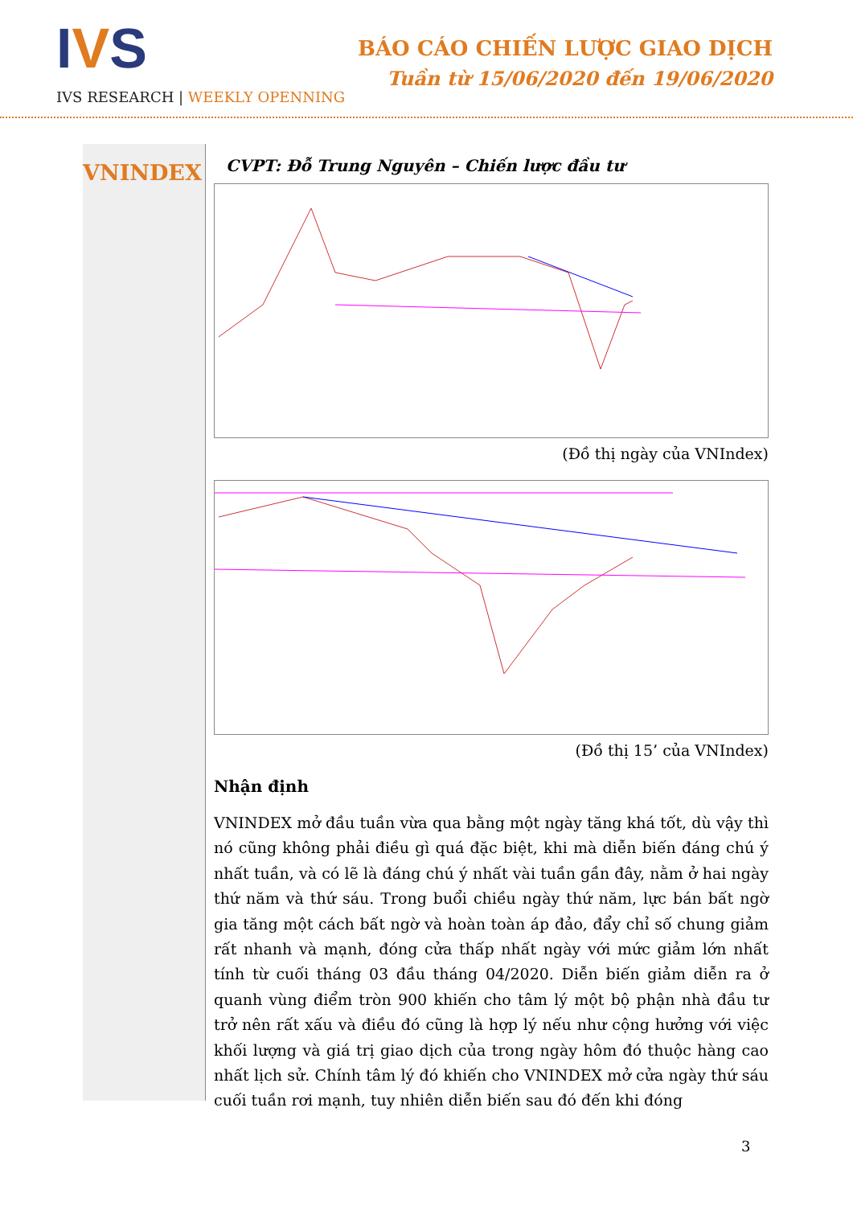IVS
IVS RESEARCH | WEEKLY OPENNING
BÁO CÁO CHIẾN LƯỢC GIAO DỊCH
Tuần từ 15/06/2020 đến 19/06/2020
VNINDEX
CVPT: Đỗ Trung Nguyên – Chiến lược đầu tư
(Đồ thị ngày của VNIndex)
(Đồ thị 15’ của VNIndex)
Nhận định
VNINDEX mở đầu tuần vừa qua bằng một ngày tăng khá tốt, dù vậy thì nó cũng không phải điều gì quá đặc biệt, khi mà diễn biến đáng chú ý nhất tuần, và có lẽ là đáng chú ý nhất vài tuần gần đây, nằm ở hai ngày thứ năm và thứ sáu. Trong buổi chiều ngày thứ năm, lực bán bất ngờ gia tăng một cách bất ngờ và hoàn toàn áp đảo, đẩy chỉ số chung giảm rất nhanh và mạnh, đóng cửa thấp nhất ngày với mức giảm lớn nhất tính từ cuối tháng 03 đầu tháng 04/2020. Diễn biến giảm diễn ra ở quanh vùng điểm tròn 900 khiến cho tâm lý một bộ phận nhà đầu tư trở nên rất xấu và điều đó cũng là hợp lý nếu như cộng hưởng với việc khối lượng và giá trị giao dịch của trong ngày hôm đó thuộc hàng cao nhất lịch sử. Chính tâm lý đó khiến cho VNINDEX mở cửa ngày thứ sáu cuối tuần rơi mạnh, tuy nhiên diễn biến sau đó đến khi đóng
3